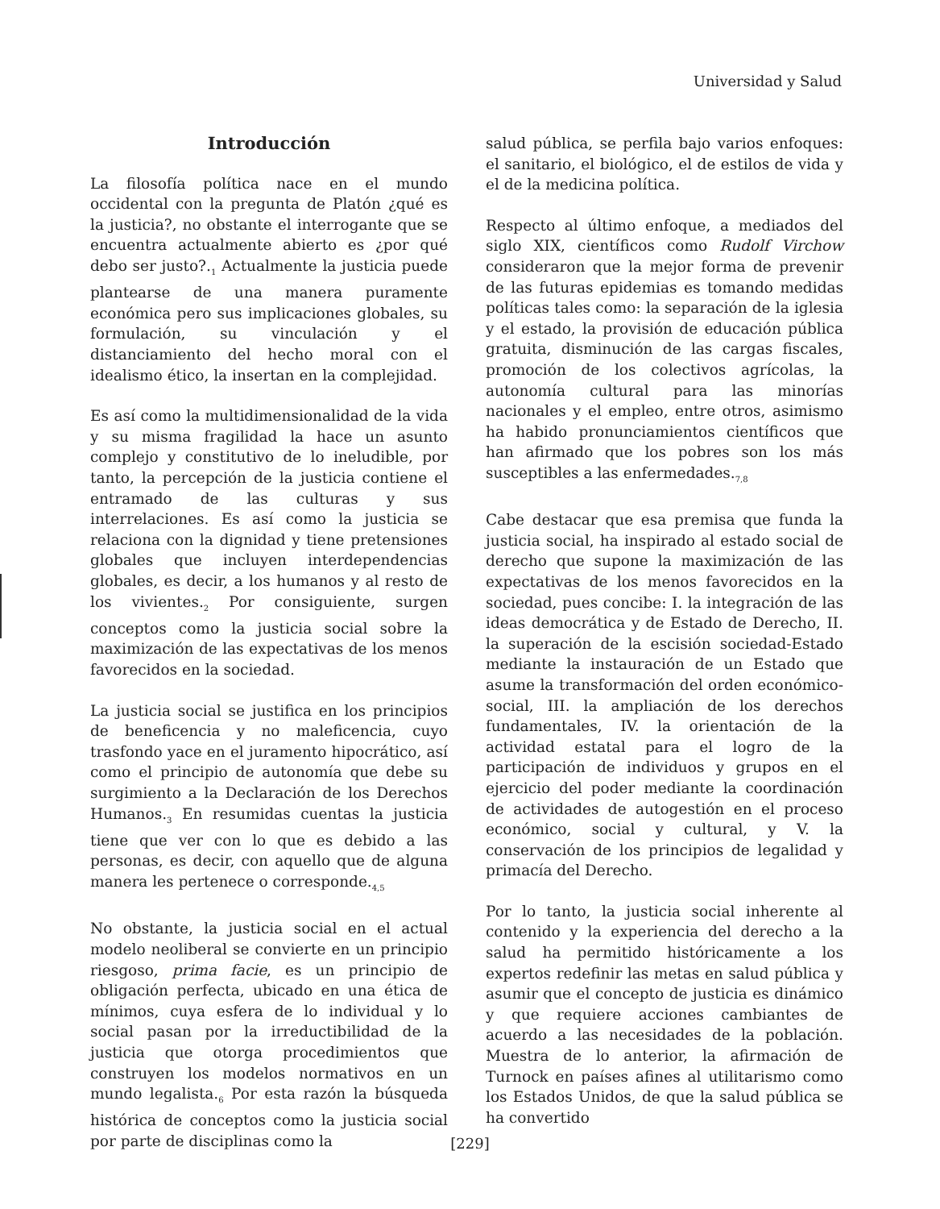Universidad y Salud
Introducción
La filosofía política nace en el mundo occidental con la pregunta de Platón ¿qué es la justicia?, no obstante el interrogante que se encuentra actualmente abierto es ¿por qué debo ser justo?.<sub>1</sub> Actualmente la justicia puede plantearse de una manera puramente económica pero sus implicaciones globales, su formulación, su vinculación y el distanciamiento del hecho moral con el idealismo ético, la insertan en la complejidad.
Es así como la multidimensionalidad de la vida y su misma fragilidad la hace un asunto complejo y constitutivo de lo ineludible, por tanto, la percepción de la justicia contiene el entramado de las culturas y sus interrelaciones. Es así como la justicia se relaciona con la dignidad y tiene pretensiones globales que incluyen interdependencias globales, es decir, a los humanos y al resto de los vivientes.<sub>2</sub> Por consiguiente, surgen conceptos como la justicia social sobre la maximización de las expectativas de los menos favorecidos en la sociedad.
La justicia social se justifica en los principios de beneficencia y no maleficencia, cuyo trasfondo yace en el juramento hipocrático, así como el principio de autonomía que debe su surgimiento a la Declaración de los Derechos Humanos.<sub>3</sub> En resumidas cuentas la justicia tiene que ver con lo que es debido a las personas, es decir, con aquello que de alguna manera les pertenece o corresponde.<sub>4,5</sub>
No obstante, la justicia social en el actual modelo neoliberal se convierte en un principio riesgoso, prima facie, es un principio de obligación perfecta, ubicado en una ética de mínimos, cuya esfera de lo individual y lo social pasan por la irreductibilidad de la justicia que otorga procedimientos que construyen los modelos normativos en un mundo legalista.<sub>6</sub> Por esta razón la búsqueda histórica de conceptos como la justicia social por parte de disciplinas como la
salud pública, se perfila bajo varios enfoques: el sanitario, el biológico, el de estilos de vida y el de la medicina política.
Respecto al último enfoque, a mediados del siglo XIX, científicos como Rudolf Virchow consideraron que la mejor forma de prevenir de las futuras epidemias es tomando medidas políticas tales como: la separación de la iglesia y el estado, la provisión de educación pública gratuita, disminución de las cargas fiscales, promoción de los colectivos agrícolas, la autonomía cultural para las minorías nacionales y el empleo, entre otros, asimismo ha habido pronunciamientos científicos que han afirmado que los pobres son los más susceptibles a las enfermedades.<sub>7,8</sub>
Cabe destacar que esa premisa que funda la justicia social, ha inspirado al estado social de derecho que supone la maximización de las expectativas de los menos favorecidos en la sociedad, pues concibe: I. la integración de las ideas democrática y de Estado de Derecho, II. la superación de la escisión sociedad-Estado mediante la instauración de un Estado que asume la transformación del orden económico-social, III. la ampliación de los derechos fundamentales, IV. la orientación de la actividad estatal para el logro de la participación de individuos y grupos en el ejercicio del poder mediante la coordinación de actividades de autogestión en el proceso económico, social y cultural, y V. la conservación de los principios de legalidad y primacía del Derecho.
Por lo tanto, la justicia social inherente al contenido y la experiencia del derecho a la salud ha permitido históricamente a los expertos redefinir las metas en salud pública y asumir que el concepto de justicia es dinámico y que requiere acciones cambiantes de acuerdo a las necesidades de la población. Muestra de lo anterior, la afirmación de Turnock en países afines al utilitarismo como los Estados Unidos, de que la salud pública se ha convertido
[229]